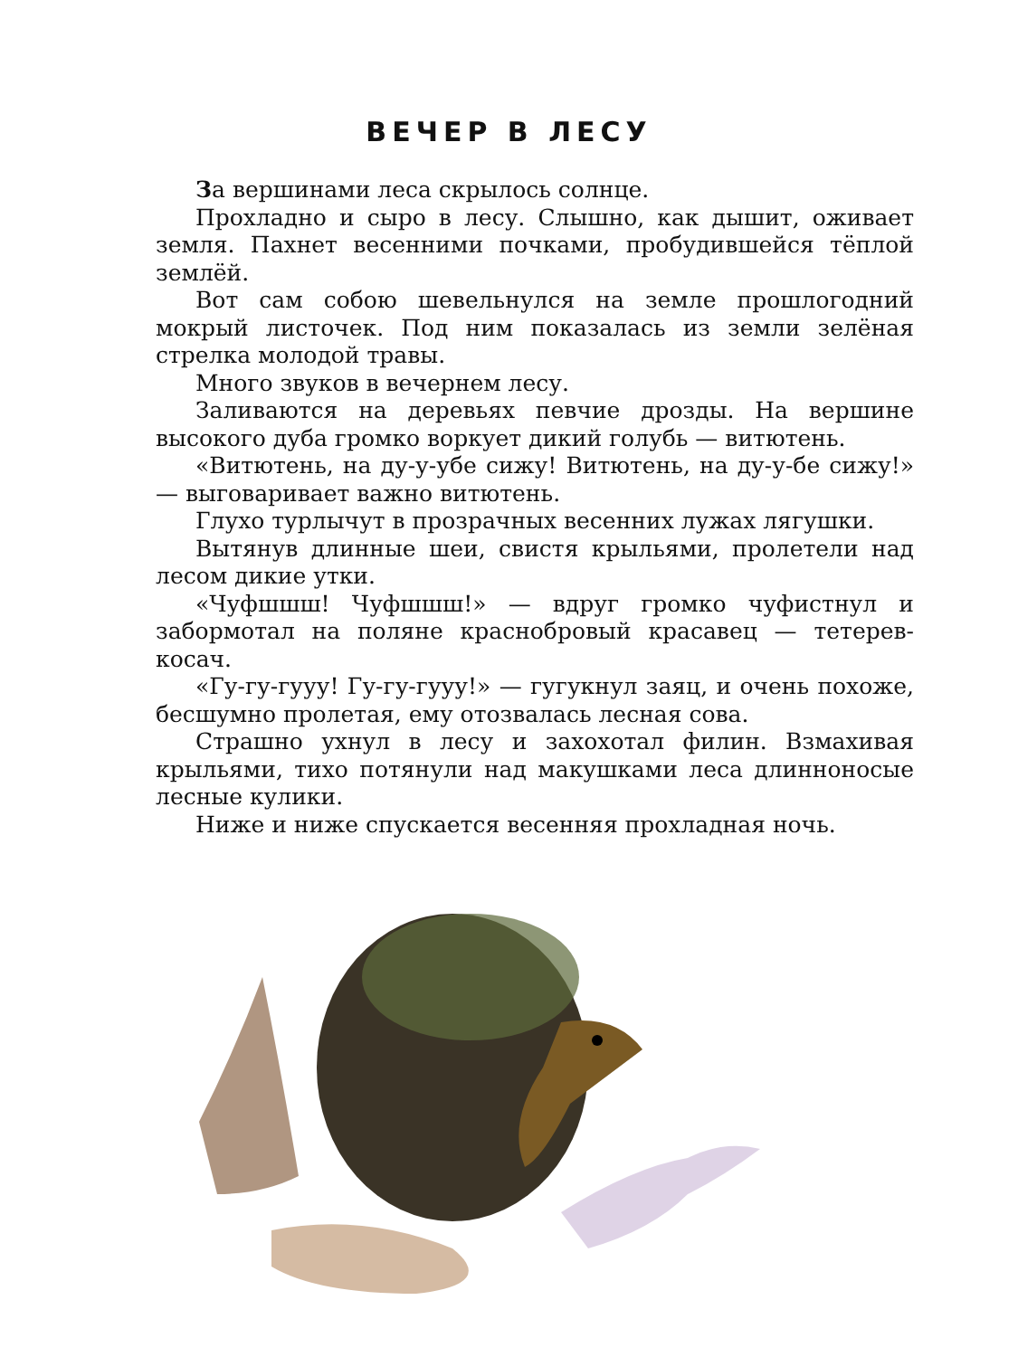ВЕЧЕР В ЛЕСУ
За вершинами леса скрылось солнце.
Прохладно и сыро в лесу. Слышно, как дышит, оживает земля. Пахнет весенними почками, пробудившейся тёплой землёй.
Вот сам собою шевельнулся на земле прошлогодний мокрый листочек. Под ним показалась из земли зелёная стрелка молодой травы.
Много звуков в вечернем лесу.
Заливаются на деревьях певчие дрозды. На вершине высокого дуба громко воркует дикий голубь — витютень.
«Витютень, на ду-у-убе сижу! Витютень, на ду-у-бе сижу!» — выговаривает важно витютень.
Глухо турлычут в прозрачных весенних лужах лягушки.
Вытянув длинные шеи, свистя крыльями, пролетели над лесом дикие утки.
«Чуфшшш! Чуфшшш!» — вдруг громко чуфистнул и забормотал на поляне краснобровый красавец — тетерев-косач.
«Гу-гу-гууу! Гу-гу-гууу!» — гугукнул заяц, и очень похоже, бесшумно пролетая, ему отозвалась лесная сова.
Страшно ухнул в лесу и захохотал филин. Взмахивая крыльями, тихо потянули над макушками леса длинноносые лесные кулики.
Ниже и ниже спускается весенняя прохладная ночь.